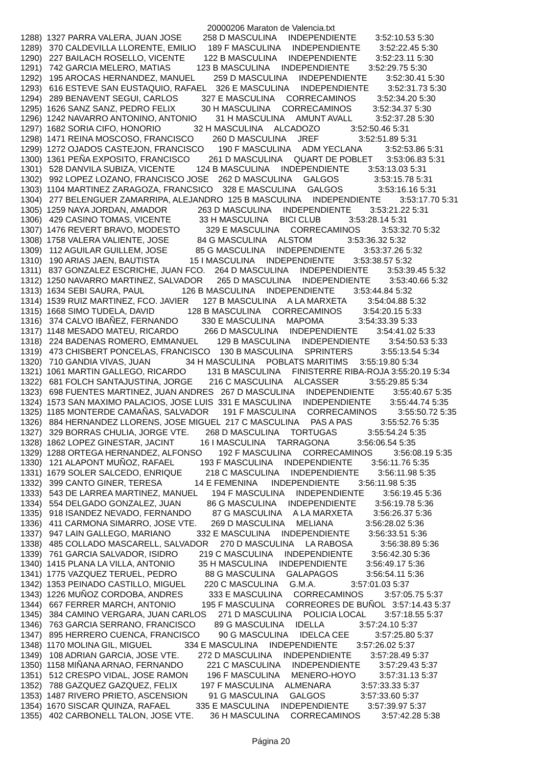20000206 Maraton de Valencia.txt
1288)  1327 PARRA VALERA, JUAN JOSE         258 D MASCULINA     INDEPENDIENTE        3:52:10.53 5:30
1289)   370 CALDEVILLA LLORENTE, EMILIO     189 F MASCULINA     INDEPENDIENTE        3:52:22.45 5:30
1290)   227 BAILACH ROSELLO, VICENTE        122 B MASCULINA     INDEPENDIENTE        3:52:23.11 5:30
1291)   742 GARCIA MELERO, MATIAS           123 B MASCULINA     INDEPENDIENTE        3:52:29.75 5:30
1292)   195 AROCAS HERNANDEZ, MANUEL        259 D MASCULINA     INDEPENDIENTE        3:52:30.41 5:30
1293)   616 ESTEVE SAN EUSTAQUIO, RAFAEL    326 E MASCULINA     INDEPENDIENTE        3:52:31.73 5:30
1294)   289 BENAVENT SEGUI, CARLOS          327 E MASCULINA     CORRECAMINOS         3:52:34.20 5:30
1295)  1626 SANZ SANZ, PEDRO FELIX           30 H MASCULINA     CORRECAMINOS         3:52:34.37 5:30
1296)  1242 NAVARRO ANTONINO, ANTONIO        31 H MASCULINA     AMUNT AVALL          3:52:37.28 5:30
1297)  1682 SORIA CIFO, HONORIO              32 H MASCULINA     ALCADOZO             3:52:50.46 5:31
1298)  1471 REINA MOSCOSO, FRANCISCO        260 D MASCULINA     JREF                 3:52:51.89 5:31
1299)  1272 OJADOS CASTEJON, FRANCISCO      190 F MASCULINA     ADM YECLANA          3:52:53.86 5:31
1300)  1361 PEÑA EXPOSITO, FRANCISCO        261 D MASCULINA     QUART DE POBLET      3:53:06.83 5:31
1301)   528 DANVILA SUBIZA, VICENTE         124 B MASCULINA     INDEPENDIENTE        3:53:13.03 5:31
1302)   992 LOPEZ LOZANO, FRANCISCO JOSE    262 D MASCULINA     GALGOS               3:53:15.78 5:31
1303)  1104 MARTINEZ ZARAGOZA, FRANCSICO    328 E MASCULINA     GALGOS               3:53:16.16 5:31
1304)   277 BELENGUER ZAMARRIPA, ALEJANDRO  125 B MASCULINA     INDEPENDIENTE        3:53:17.70 5:31
1305)  1259 NAYA JORDAN, AMADOR             263 D MASCULINA     INDEPENDIENTE        3:53:21.22 5:31
1306)   429 CASINO TOMAS, VICENTE            33 H MASCULINA     BICI CLUB            3:53:28.14 5:31
1307)  1476 REVERT BRAVO, MODESTO           329 E MASCULINA     CORRECAMINOS         3:53:32.70 5:32
1308)  1758 VALERA VALIENTE, JOSE            84 G MASCULINA     ALSTOM               3:53:36.32 5:32
1309)   112 AGUILAR GUILLEM, JOSE            85 G MASCULINA     INDEPENDIENTE        3:53:37.26 5:32
1310)   190 ARIAS JAEN, BAUTISTA             15 I MASCULINA     INDEPENDIENTE        3:53:38.57 5:32
1311)   837 GONZALEZ ESCRICHE, JUAN FCO.    264 D MASCULINA     INDEPENDIENTE        3:53:39.45 5:32
1312)  1250 NAVARRO MARTINEZ, SALVADOR      265 D MASCULINA     INDEPENDIENTE        3:53:40.66 5:32
1313)  1634 SEBI SAURA, PAUL                126 B MASCULINA     INDEPENDIENTE        3:53:44.84 5:32
1314)  1539 RUIZ MARTINEZ, FCO. JAVIER      127 B MASCULINA     A LA MARXETA         3:54:04.88 5:32
1315)  1668 SIMO TUDELA, DAVID              128 B MASCULINA     CORRECAMINOS         3:54:20.15 5:33
1316)   374 CALVO IBAÑEZ, FERNANDO          330 E MASCULINA     MAPOMA               3:54:33.39 5:33
1317)  1148 MESADO MATEU, RICARDO           266 D MASCULINA     INDEPENDIENTE        3:54:41.02 5:33
1318)   224 BADENAS ROMERO, EMMANUEL        129 B MASCULINA     INDEPENDIENTE        3:54:50.53 5:33
1319)   473 CHISBERT PONCELAS, FRANCISCO    130 B MASCULINA     SPRINTERS            3:55:13.54 5:34
1320)   710 GANDIA VIVAS, JUAN               34 H MASCULINA     POBLATS MARITIMS     3:55:19.80 5:34
1321)  1061 MARTIN GALLEGO, RICARDO         131 B MASCULINA     FINISTERRE RIBA-ROJA 3:55:20.19 5:34
1322)   681 FOLCH SANTAJUSTINA, JORGE       216 C MASCULINA     ALCASSER             3:55:29.85 5:34
1323)   698 FUENTES MARTINEZ, JUAN ANDRES   267 D MASCULINA     INDEPENDIENTE        3:55:40.67 5:35
1324)  1573 SAN MAXIMO PALACIOS, JOSE LUIS  331 E MASCULINA     INDEPENDIENTE        3:55:44.74 5:35
1325)  1185 MONTERDE CAMAÑAS, SALVADOR      191 F MASCULINA     CORRECAMINOS         3:55:50.72 5:35
1326)   884 HERNANDEZ LLORENS, JOSE MIGUEL  217 C MASCULINA     PAS A PAS            3:55:52.76 5:35
1327)   329 BORRAS CHULIA, JORGE VTE.       268 D MASCULINA     TORTUGAS             3:55:54.24 5:35
1328)  1862 LOPEZ GINESTAR, JACINT           16 I MASCULINA     TARRAGONA            3:56:06.54 5:35
1329)  1288 ORTEGA HERNANDEZ, ALFONSO       192 F MASCULINA     CORRECAMINOS         3:56:08.19 5:35
1330)   121 ALAPONT MUÑOZ, RAFAEL           193 F MASCULINA     INDEPENDIENTE        3:56:11.76 5:35
1331)  1679 SOLER SALCEDO, ENRIQUE          218 C MASCULINA     INDEPENDIENTE        3:56:11.98 5:35
1332)   399 CANTO GINER, TERESA              14 E FEMENINA      INDEPENDIENTE        3:56:11.98 5:35
1333)   543 DE LARREA MARTINEZ, MANUEL      194 F MASCULINA     INDEPENDIENTE        3:56:19.45 5:36
1334)   554 DELGADO GONZALEZ, JUAN           86 G MASCULINA     INDEPENDIENTE        3:56:19.78 5:36
1335)   918 ISANDEZ NEVADO, FERNANDO         87 G MASCULINA     A LA MARXETA         3:56:26.37 5:36
1336)   411 CARMONA SIMARRO, JOSE VTE.      269 D MASCULINA     MELIANA              3:56:28.02 5:36
1337)   947 LAIN GALLEGO, MARIANO           332 E MASCULINA     INDEPENDIENTE        3:56:33.51 5:36
1338)   485 COLLADO MASCARELL, SALVADOR     270 D MASCULINA     LA RABOSA            3:56:38.89 5:36
1339)   761 GARCIA SALVADOR, ISIDRO         219 C MASCULINA     INDEPENDIENTE        3:56:42.30 5:36
1340)  1415 PLANA LA VILLA, ANTONIO          35 H MASCULINA     INDEPENDIENTE        3:56:49.17 5:36
1341)  1775 VAZQUEZ TERUEL, PEDRO            88 G MASCULINA     GALAPAGOS            3:56:54.11 5:36
1342)  1353 PEINADO CASTILLO, MIGUEL        220 C MASCULINA     G.M.A.               3:57:01.03 5:37
1343)  1226 MUÑOZ CORDOBA, ANDRES           333 E MASCULINA     CORRECAMINOS         3:57:05.75 5:37
1344)   667 FERRER MARCH, ANTONIO           195 F MASCULINA     CORREORES DE BUÑOL   3:57:14.43 5:37
1345)   384 CAMINO VERGARA, JUAN CARLOS     271 D MASCULINA     POLICIA LOCAL        3:57:18.55 5:37
1346)   763 GARCIA SERRANO, FRANCISCO        89 G MASCULINA     IDELLA               3:57:24.10 5:37
1347)   895 HERRERO CUENCA, FRANCISCO        90 G MASCULINA     IDELCA CEE           3:57:25.80 5:37
1348)  1170 MOLINA GIL, MIGUEL              334 E MASCULINA     INDEPENDIENTE        3:57:26.02 5:37
1349)   108 ADRIAN GARCIA, JOSE VTE.        272 D MASCULINA     INDEPENDIENTE        3:57:28.49 5:37
1350)  1158 MIÑANA ARNAO, FERNANDO          221 C MASCULINA     INDEPENDIENTE        3:57:29.43 5:37
1351)   512 CRESPO VIDAL, JOSE RAMON        196 F MASCULINA     MENERO-HOYO          3:57:31.13 5:37
1352)   788 GAZQUEZ GAZQUEZ, FELIX          197 F MASCULINA     ALMENARA             3:57:33.33 5:37
1353)  1487 RIVERO PRIETO, ASCENSION         91 G MASCULINA     GALGOS               3:57:33.60 5:37
1354)  1670 SISCAR QUINZA, RAFAEL           335 E MASCULINA     INDEPENDIENTE        3:57:39.97 5:37
1355)   402 CARBONELL TALON, JOSE VTE.       36 H MASCULINA     CORRECAMINOS         3:57:42.28 5:38
Página 20